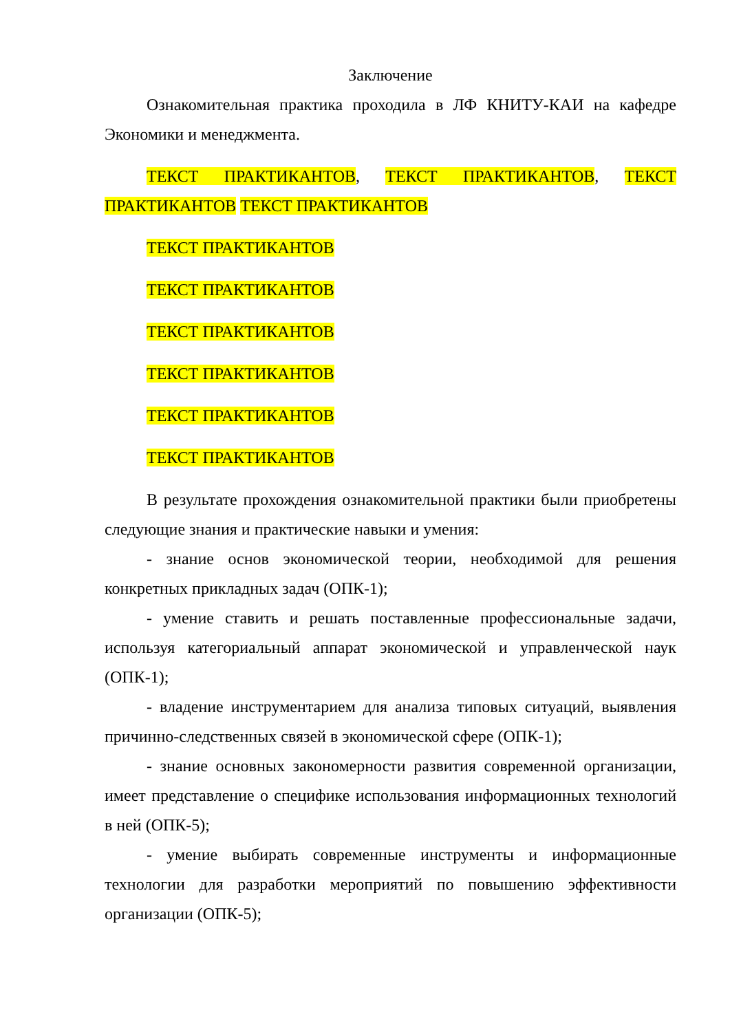Заключение
Ознакомительная практика проходила в ЛФ КНИТУ-КАИ на кафедре Экономики и менеджмента.
ТЕКСТ ПРАКТИКАНТОВ, ТЕКСТ ПРАКТИКАНТОВ, ТЕКСТ ПРАКТИКАНТОВ ТЕКСТ ПРАКТИКАНТОВ
ТЕКСТ ПРАКТИКАНТОВ
ТЕКСТ ПРАКТИКАНТОВ
ТЕКСТ ПРАКТИКАНТОВ
ТЕКСТ ПРАКТИКАНТОВ
ТЕКСТ ПРАКТИКАНТОВ
ТЕКСТ ПРАКТИКАНТОВ
В результате прохождения ознакомительной практики были приобретены следующие знания и практические навыки и умения:
- знание основ экономической теории, необходимой для решения конкретных прикладных задач (ОПК-1);
- умение ставить и решать поставленные профессиональные задачи, используя категориальный аппарат экономической и управленческой наук (ОПК-1);
- владение инструментарием для анализа типовых ситуаций, выявления причинно-следственных связей в экономической сфере (ОПК-1);
- знание основных закономерности развития современной организации, имеет представление о специфике использования информационных технологий в ней (ОПК-5);
- умение выбирать современные инструменты и информационные технологии для разработки мероприятий по повышению эффективности организации (ОПК-5);